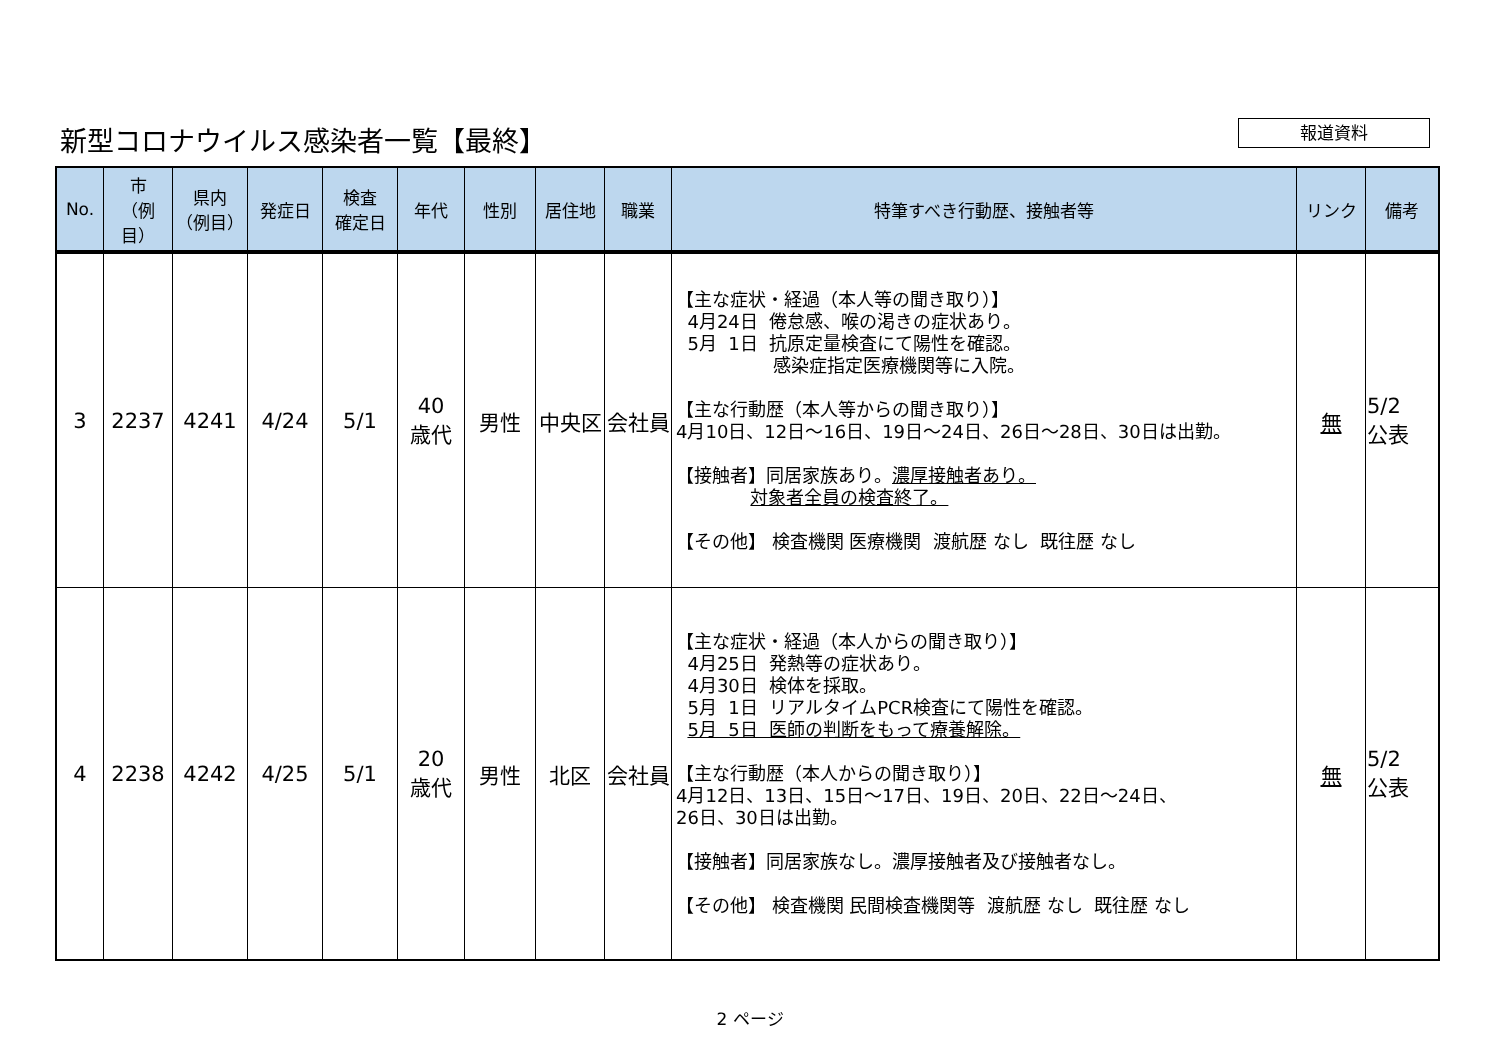新型コロナウイルス感染者一覧【最終】 報道資料
| No. | 市 （例目） | 県内 （例目） | 発症日 | 検査 確定日 | 年代 | 性別 | 居住地 | 職業 | 特筆すべき行動歴、接触者等 | リンク | 備考 |
| --- | --- | --- | --- | --- | --- | --- | --- | --- | --- | --- | --- |
| 3 | 2237 | 4241 | 4/24 | 5/1 | 40 歳代 | 男性 | 中央区 | 会社員 | 【主な症状・経過（本人等の聞き取り）】 4月24日 倦怠感、喉の渇きの症状あり。 5月 1日 抗原定量検査にて陽性を確認。 感染症指定医療機関等に入院。 【主な行動歴（本人等からの聞き取り）】 4月10日、12日～16日、19日～24日、26日～28日、30日は出勤。 【接触者】同居家族あり。 濃厚接触者あり。 対象者全員の検査終了。 【その他】 検査機関 医療機関 渡航歴 なし 既往歴 なし | 無 | 5/2 公表 |
| 4 | 2238 | 4242 | 4/25 | 5/1 | 20 歳代 | 男性 | 北区 | 会社員 | 【主な症状・経過（本人からの聞き取り）】 4月25日 発熱等の症状あり。 4月30日 検体を採取。 5月 1日 リアルタイムPCR検査にて陽性を確認。 5月 5日 医師の判断をもって療養解除。 【主な行動歴（本人からの聞き取り）】 4月12日、13日、15日～17日、19日、20日、22日～24日、 26日、30日は出勤。 【接触者】同居家族なし。濃厚接触者及び接触者なし。 【その他】 検査機関 民間検査機関等 渡航歴 なし 既往歴 なし | 無 | 5/2 公表 |
2 ページ